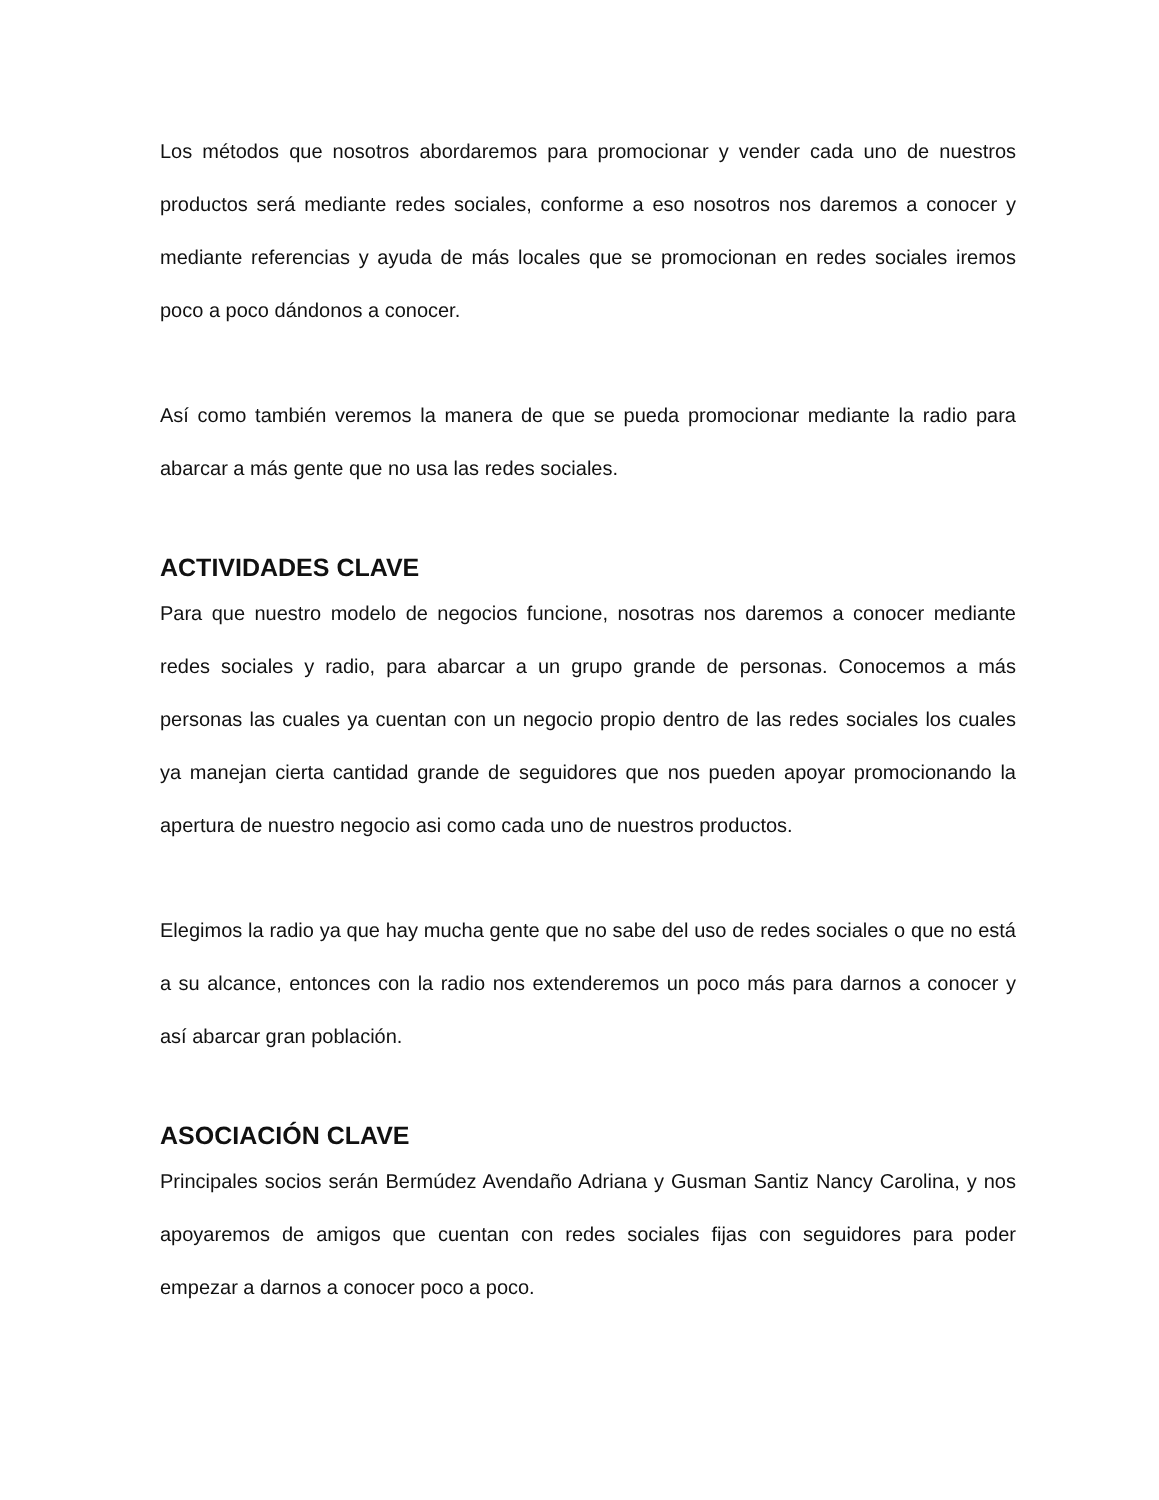Los métodos que nosotros abordaremos para promocionar y vender cada uno de nuestros productos será mediante redes sociales, conforme a eso nosotros nos daremos a conocer y mediante referencias y ayuda de más locales que se promocionan en redes sociales iremos poco a poco dándonos a conocer.
Así como también veremos la manera de que se pueda promocionar mediante la radio para abarcar a más gente que no usa las redes sociales.
ACTIVIDADES CLAVE
Para que nuestro modelo de negocios funcione, nosotras nos daremos a conocer mediante redes sociales y radio, para abarcar a un grupo grande de personas. Conocemos a más personas las cuales ya cuentan con un negocio propio dentro de las redes sociales los cuales ya manejan cierta cantidad grande de seguidores que nos pueden apoyar promocionando la apertura de nuestro negocio asi como cada uno de nuestros productos.
Elegimos la radio ya que hay mucha gente que no sabe del uso de redes sociales o que no está a su alcance, entonces con la radio nos extenderemos un poco más para darnos a conocer y así abarcar gran población.
ASOCIACIÓN CLAVE
Principales socios serán Bermúdez Avendaño Adriana y Gusman Santiz Nancy Carolina, y nos apoyaremos de amigos que cuentan con redes sociales fijas con seguidores para poder empezar a darnos a conocer poco a poco.